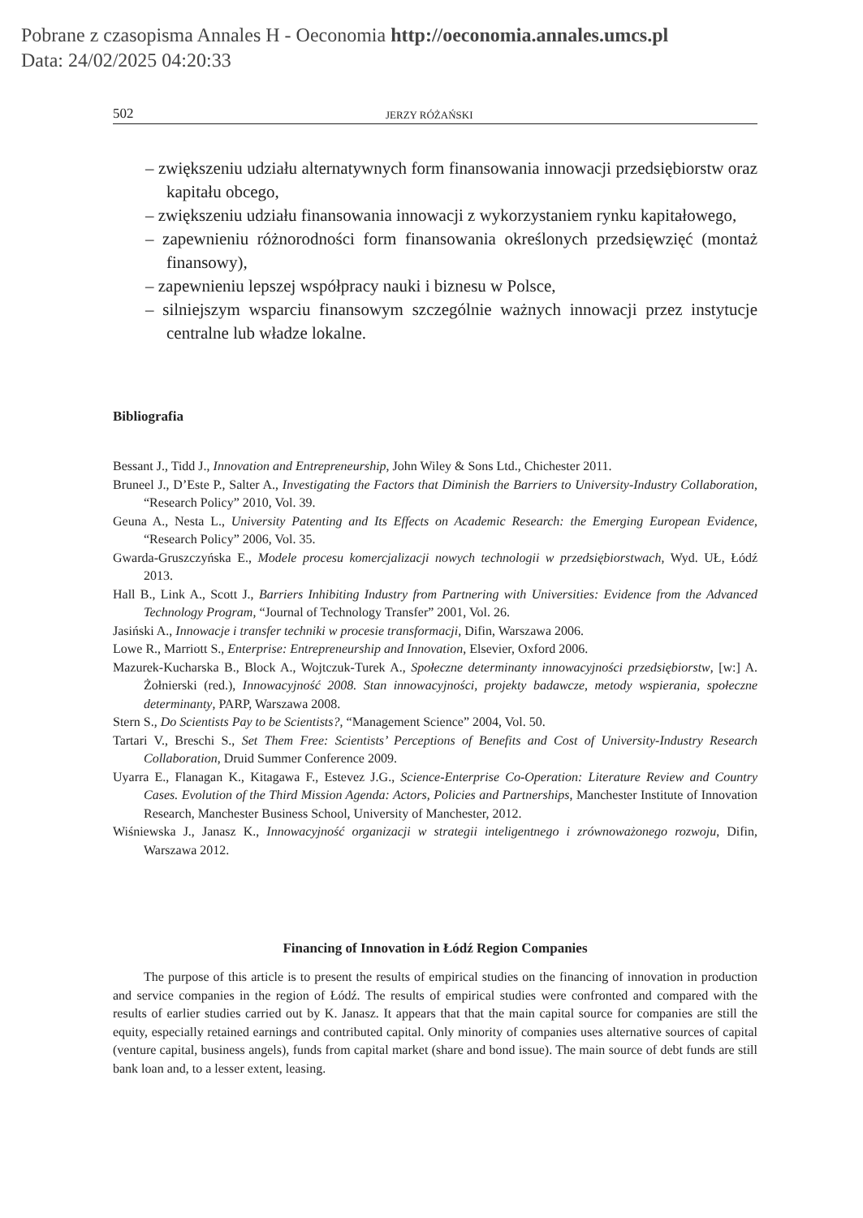Pobrane z czasopisma Annales H - Oeconomia http://oeconomia.annales.umcs.pl
Data: 24/02/2025 04:20:33
502 JERZY RÓŻAŃSKI
– zwiększeniu udziału alternatywnych form finansowania innowacji przedsiębiorstw oraz kapitału obcego,
– zwiększeniu udziału finansowania innowacji z wykorzystaniem rynku kapitałowego,
– zapewnieniu różnorodności form finansowania określonych przedsięwzięć (montaż finansowy),
– zapewnieniu lepszej współpracy nauki i biznesu w Polsce,
– silniejszym wsparciu finansowym szczególnie ważnych innowacji przez instytucje centralne lub władze lokalne.
Bibliografia
Bessant J., Tidd J., Innovation and Entrepreneurship, John Wiley & Sons Ltd., Chichester 2011.
Bruneel J., D’Este P., Salter A., Investigating the Factors that Diminish the Barriers to University-Industry Collaboration, “Research Policy” 2010, Vol. 39.
Geuna A., Nesta L., University Patenting and Its Effects on Academic Research: the Emerging European Evidence, “Research Policy” 2006, Vol. 35.
Gwarda-Gruszczyńska E., Modele procesu komercjalizacji nowych technologii w przedsiębiorstwach, Wyd. UŁ, Łódź 2013.
Hall B., Link A., Scott J., Barriers Inhibiting Industry from Partnering with Universities: Evidence from the Advanced Technology Program, “Journal of Technology Transfer” 2001, Vol. 26.
Jasiński A., Innowacje i transfer techniki w procesie transformacji, Difin, Warszawa 2006.
Lowe R., Marriott S., Enterprise: Entrepreneurship and Innovation, Elsevier, Oxford 2006.
Mazurek-Kucharska B., Block A., Wojtczuk-Turek A., Społeczne determinanty innowacyjności przedsiębiorstw, [w:] A. Żołnierski (red.), Innowacyjność 2008. Stan innowacyjności, projekty badawcze, metody wspierania, społeczne determinanty, PARP, Warszawa 2008.
Stern S., Do Scientists Pay to be Scientists?, “Management Science” 2004, Vol. 50.
Tartari V., Breschi S., Set Them Free: Scientists’ Perceptions of Benefits and Cost of University-Industry Research Collaboration, Druid Summer Conference 2009.
Uyarra E., Flanagan K., Kitagawa F., Estevez J.G., Science-Enterprise Co-Operation: Literature Review and Country Cases. Evolution of the Third Mission Agenda: Actors, Policies and Partnerships, Manchester Institute of Innovation Research, Manchester Business School, University of Manchester, 2012.
Wiśniewska J., Janasz K., Innowacyjność organizacji w strategii inteligentnego i zrównoważonego rozwoju, Difin, Warszawa 2012.
Financing of Innovation in Łódź Region Companies
The purpose of this article is to present the results of empirical studies on the financing of innovation in production and service companies in the region of Łódź. The results of empirical studies were confronted and compared with the results of earlier studies carried out by K. Janasz. It appears that that the main capital source for companies are still the equity, especially retained earnings and contributed capital. Only minority of companies uses alternative sources of capital (venture capital, business angels), funds from capital market (share and bond issue). The main source of debt funds are still bank loan and, to a lesser extent, leasing.